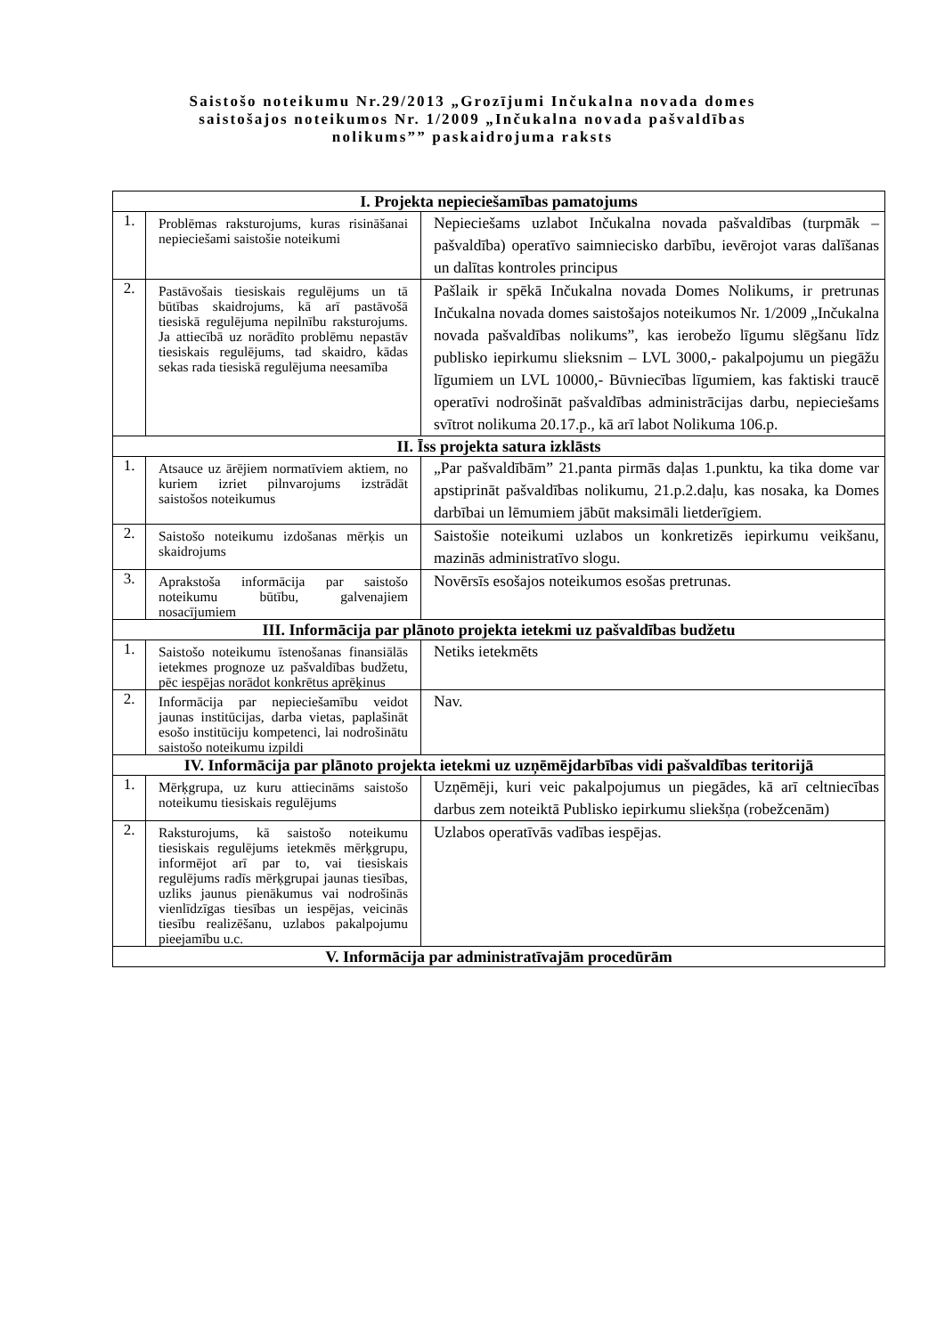Saistošo noteikumu Nr.29/2013 „Grozījumi Inčukalna novada domes
saistošajos noteikumos Nr. 1/2009 „Inčukalna novada pašvaldības
nolikums”” paskaidrojuma raksts
| I. Projekta nepieciešamības pamatojums | | |
| --- | --- | --- |
| 1. | Problēmas raksturojums, kuras risināšanai nepieciešami saistošie noteikumi | Nepieciešams uzlabot Inčukalna novada pašvaldības (turpmāk – pašvaldība) operatīvo saimniecisko darbību, ievērojot varas dalīšanas un dalītas kontroles principus |
| 2. | Pastāvošais tiesiskais regulējums un tā būtības skaidrojums, kā arī pastāvošā tiesiskā regulējuma nepilnību raksturojums. Ja attiecībā uz norādīto problēmu nepastāv tiesiskais regulējums, tad skaidro, kādas sekas rada tiesiskā regulējuma neesamība | Pašlaik ir spēkā Inčukalna novada Domes Nolikums, ir pretrunas Inčukalna novada domes saistošajos noteikumos Nr. 1/2009 „Inčukalna novada pašvaldības nolikums”, kas ierobežo līgumu slēgšanu līdz publisko iepirkumu slieksnim – LVL 3000,- pakalpojumu un piegāžu līgumiem un LVL 10000,- Būvniecības līgumiem, kas faktiski traucē operatīvi nodrošināt pašvaldības administrācijas darbu, nepieciešams svītrot nolikuma 20.17.p., kā arī labot Nolikuma 106.p. |
| II. Īss projekta satura izklāsts | | |
| 1. | Atsauce uz ārējiem normatīviem aktiem, no kuriem izriet pilnvarojums izstrādāt saistošos noteikumus | „Par pašvaldībām” 21.panta pirmās daļas 1.punktu, ka tika dome var apstiprināt pašvaldības nolikumu, 21.p.2.daļu, kas nosaka, ka Domes darbībai un lēmumiem jābūt maksimāli lietderīgiem. |
| 2. | Saistošo noteikumu izdošanas mērķis un skaidrojums | Saistošie noteikumi uzlabos un konkretizēs iepirkumu veikšanu, mazinās administratīvo slogu. |
| 3. | Aprakstoša informācija par saistošo noteikumu būtību, galvenajiem nosacījumiem | Novērsīs esošajos noteikumos esošas pretrunas. |
| III. Informācija par plānoto projekta ietekmi uz pašvaldības budžetu | | |
| 1. | Saistošo noteikumu īstenošanas finansiālās ietekmes prognoze uz pašvaldības budžetu, pēc iespējas norādot konkrētus aprēķinus | Netiks ietekmēts |
| 2. | Informācija par nepieciešamību veidot jaunas institūcijas, darba vietas, paplašināt esošo institūciju kompetenci, lai nodrošinātu saistošo noteikumu izpildi | Nav. |
| IV. Informācija par plānoto projekta ietekmi uz uzņēmējdarbības vidi pašvaldības teritorijā | | |
| 1. | Mērķgrupa, uz kuru attiecināms saistošo noteikumu tiesiskais regulējums | Uzņēmēji, kuri veic pakalpojumus un piegādes, kā arī celtniecības darbus zem noteiktā Publisko iepirkumu sliekšņa (robežcenām) |
| 2. | Raksturojums, kā saistošo noteikumu tiesiskais regulējums ietekmēs mērķgrupu, informējot arī par to, vai tiesiskais regulējums radīs mērķgrupai jaunas tiesības, uzliks jaunus pienākumus vai nodrošinās vienlīdzīgas tiesības un iespējas, veicinās tiesību realizēšanu, uzlabos pakalpojumu pieejamību u.c. | Uzlabos operatīvās vadības iespējas. |
| V. Informācija par administratīvajām procedūrām | | |